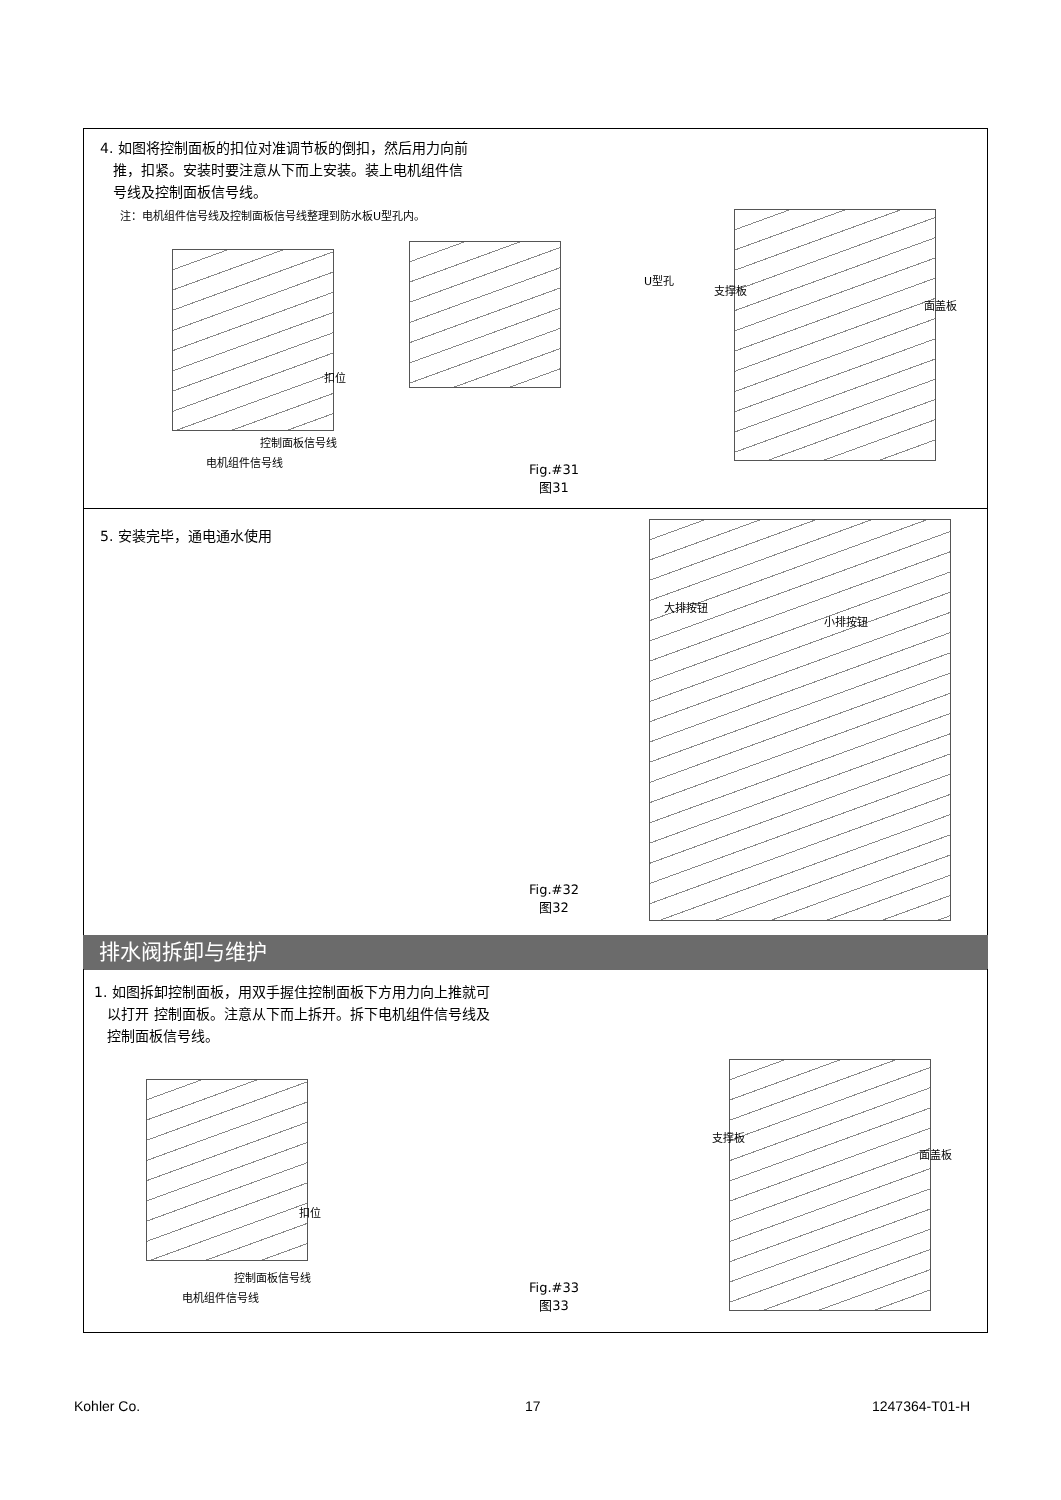4. 如图将控制面板的扣位对准调节板的倒扣，然后用力向前
推，扣紧。安装时要注意从下而上安装。装上电机组件信
号线及控制面板信号线。
注：电机组件信号线及控制面板信号线整理到防水板U型孔内。
扣位
控制面板信号线
电机组件信号线
U型孔
支撑板
面盖板
Fig.#31
图31
5. 安装完毕，通电通水使用
大排按钮
小排按钮
Fig.#32
图32
排水阀拆卸与维护
1. 如图拆卸控制面板，用双手握住控制面板下方用力向上推就可
以打开 控制面板。注意从下而上拆开。拆下电机组件信号线及
控制面板信号线。
扣位
控制面板信号线
电机组件信号线
支撑板
面盖板
Fig.#33
图33
Kohler Co. 17 1247364-T01-H